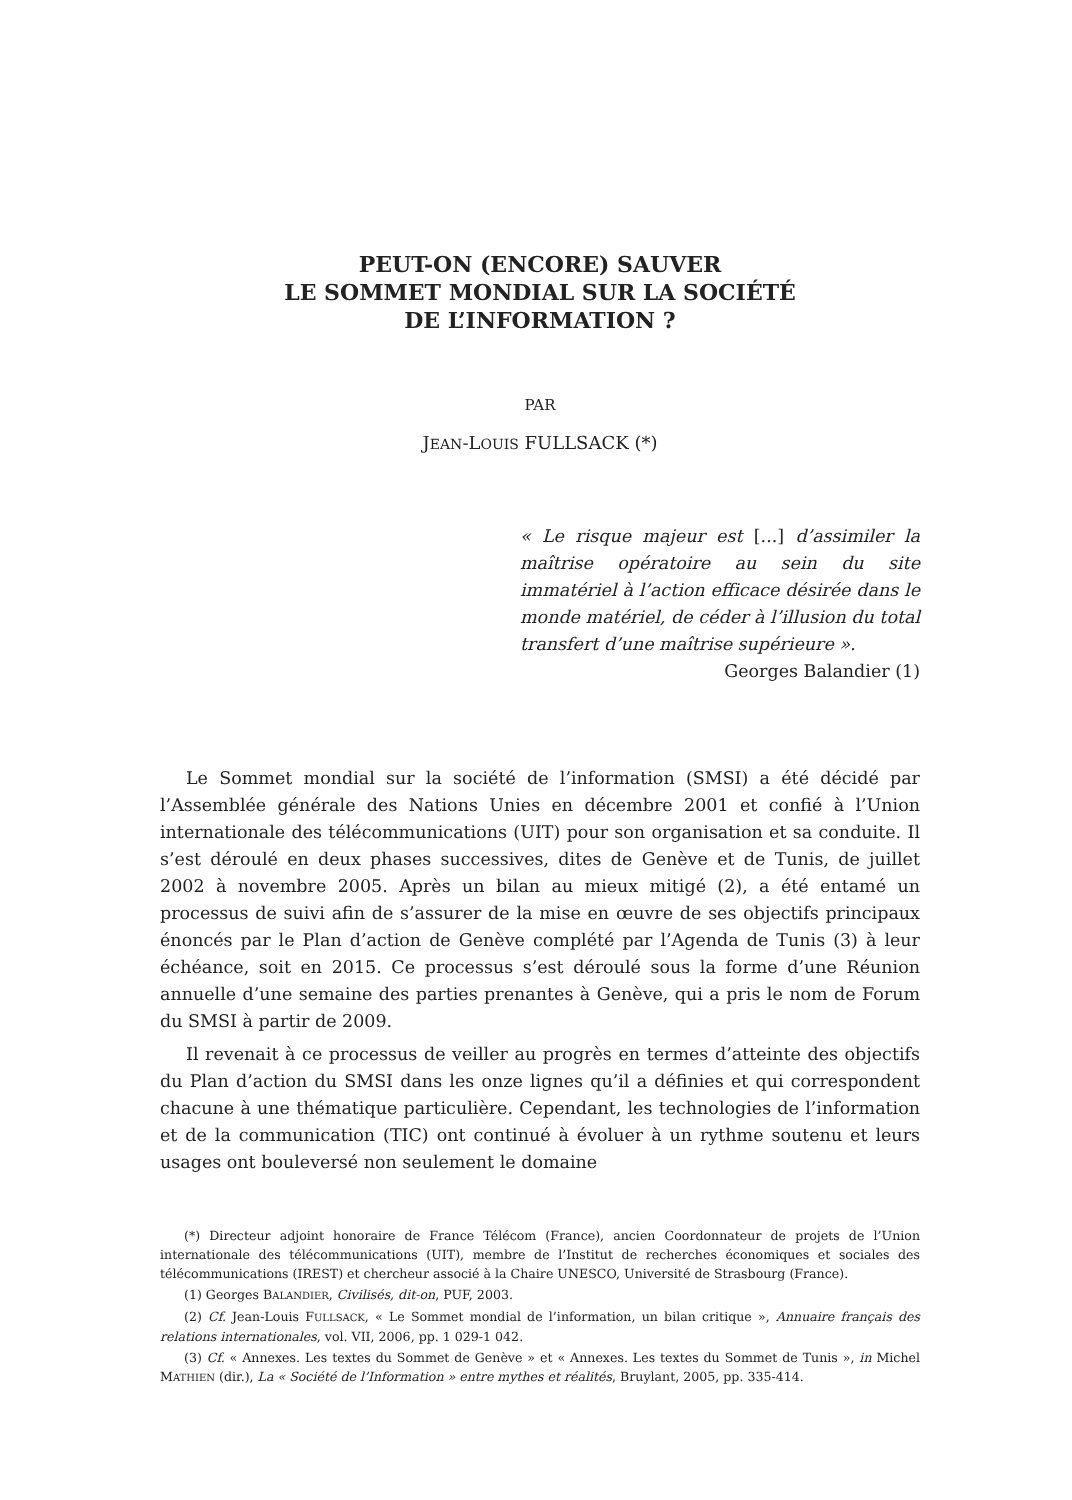PEUT-ON (ENCORE) SAUVER
LE SOMMET MONDIAL SUR LA SOCIÉTÉ
DE L’INFORMATION ?
PAR
JEAN-LOUIS FULLSACK (*)
« Le risque majeur est [...] d’assimiler la maîtrise opératoire au sein du site immatériel à l’action efficace désirée dans le monde matériel, de céder à l’illusion du total transfert d’une maîtrise supérieure ».
Georges Balandier (1)
Le Sommet mondial sur la société de l’information (SMSI) a été décidé par l’Assemblée générale des Nations Unies en décembre 2001 et confié à l’Union internationale des télécommunications (UIT) pour son organisation et sa conduite. Il s’est déroulé en deux phases successives, dites de Genève et de Tunis, de juillet 2002 à novembre 2005. Après un bilan au mieux mitigé (2), a été entamé un processus de suivi afin de s’assurer de la mise en œuvre de ses objectifs principaux énoncés par le Plan d’action de Genève complété par l’Agenda de Tunis (3) à leur échéance, soit en 2015. Ce processus s’est déroulé sous la forme d’une Réunion annuelle d’une semaine des parties prenantes à Genève, qui a pris le nom de Forum du SMSI à partir de 2009.
Il revenait à ce processus de veiller au progrès en termes d’atteinte des objectifs du Plan d’action du SMSI dans les onze lignes qu’il a définies et qui correspondent chacune à une thématique particulière. Cependant, les technologies de l’information et de la communication (TIC) ont continué à évoluer à un rythme soutenu et leurs usages ont bouleversé non seulement le domaine
(*) Directeur adjoint honoraire de France Télécom (France), ancien Coordonnateur de projets de l’Union internationale des télécommunications (UIT), membre de l’Institut de recherches économiques et sociales des télécommunications (IREST) et chercheur associé à la Chaire UNESCO, Université de Strasbourg (France).
(1) Georges BALANDIER, Civilisés, dit-on, PUF, 2003.
(2) Cf. Jean-Louis FULLSACK, « Le Sommet mondial de l’information, un bilan critique », Annuaire français des relations internationales, vol. VII, 2006, pp. 1 029-1 042.
(3) Cf. « Annexes. Les textes du Sommet de Genève » et « Annexes. Les textes du Sommet de Tunis », in Michel MATHIEN (dir.), La « Société de l’Information » entre mythes et réalités, Bruylant, 2005, pp. 335-414.